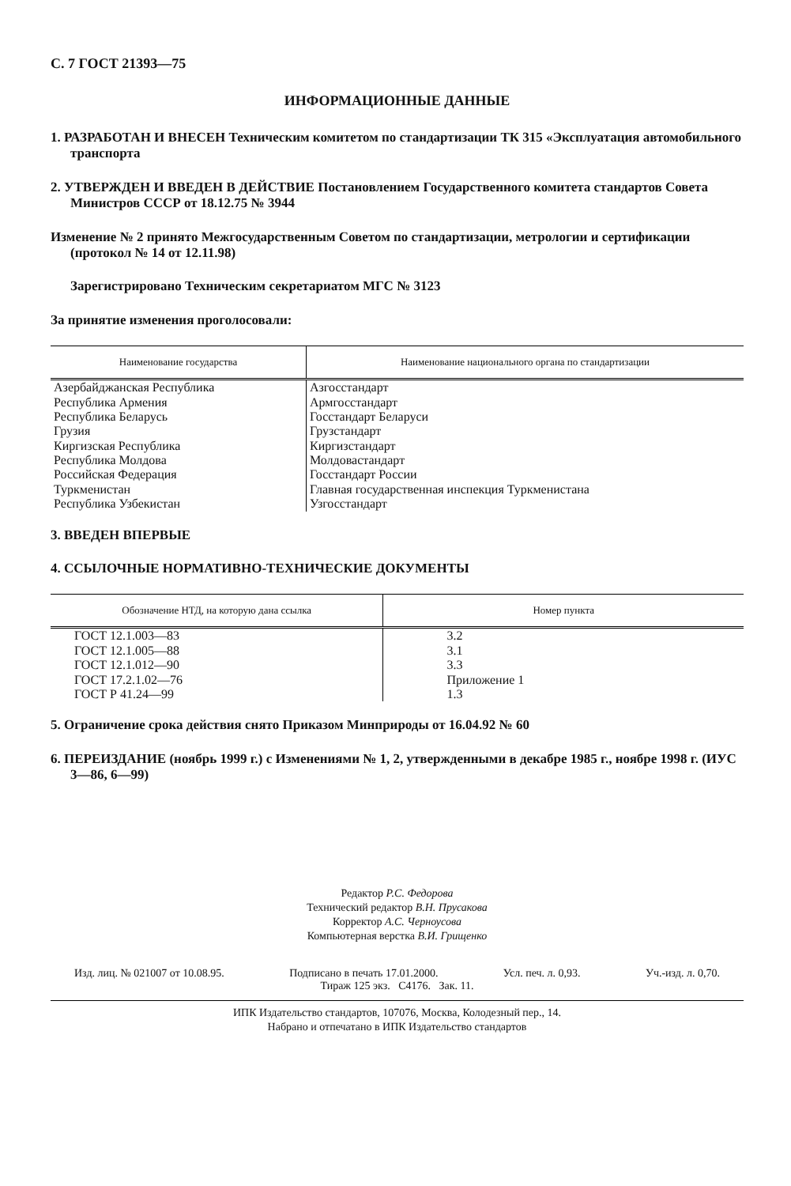С. 7 ГОСТ 21393—75
ИНФОРМАЦИОННЫЕ ДАННЫЕ
1. РАЗРАБОТАН И ВНЕСЕН Техническим комитетом по стандартизации ТК 315 «Эксплуатация автомобильного транспорта
2. УТВЕРЖДЕН И ВВЕДЕН В ДЕЙСТВИЕ Постановлением Государственного комитета стандартов Совета Министров СССР от 18.12.75 № 3944
Изменение № 2 принято Межгосударственным Советом по стандартизации, метрологии и сертификации (протокол № 14 от 12.11.98)
Зарегистрировано Техническим секретариатом МГС № 3123
За принятие изменения проголосовали:
| Наименование государства | Наименование национального органа по стандартизации |
| --- | --- |
| Азербайджанская Республика | Азгосстандарт |
| Республика Армения | Армгосстандарт |
| Республика Беларусь | Госстандарт Беларуси |
| Грузия | Грузстандарт |
| Киргизская Республика | Киргизстандарт |
| Республика Молдова | Молдовастандарт |
| Российская Федерация | Госстандарт России |
| Туркменистан | Главная государственная инспекция Туркменистана |
| Республика Узбекистан | Узгосстандарт |
3. ВВЕДЕН ВПЕРВЫЕ
4. ССЫЛОЧНЫЕ НОРМАТИВНО-ТЕХНИЧЕСКИЕ ДОКУМЕНТЫ
| Обозначение НТД, на которую дана ссылка | Номер пункта |
| --- | --- |
| ГОСТ 12.1.003—83 | 3.2 |
| ГОСТ 12.1.005—88 | 3.1 |
| ГОСТ 12.1.012—90 | 3.3 |
| ГОСТ 17.2.1.02—76 | Приложение 1 |
| ГОСТ Р 41.24—99 | 1.3 |
5. Ограничение срока действия снято Приказом Минприроды от 16.04.92 № 60
6. ПЕРЕИЗДАНИЕ (ноябрь 1999 г.) с Изменениями № 1, 2, утвержденными в декабре 1985 г., ноябре 1998 г. (ИУС 3—86, 6—99)
Редактор Р.С. Федорова
Технический редактор В.Н. Прусакова
Корректор А.С. Черноусова
Компьютерная верстка В.И. Грищенко
Изд. лиц. № 021007 от 10.08.95. Подписано в печать 17.01.2000. Усл. печ. л. 0,93. Уч.-изд. л. 0,70.
Тираж 125 экз. С4176. Зак. 11.
ИПК Издательство стандартов, 107076, Москва, Колодезный пер., 14.
Набрано и отпечатано в ИПК Издательство стандартов